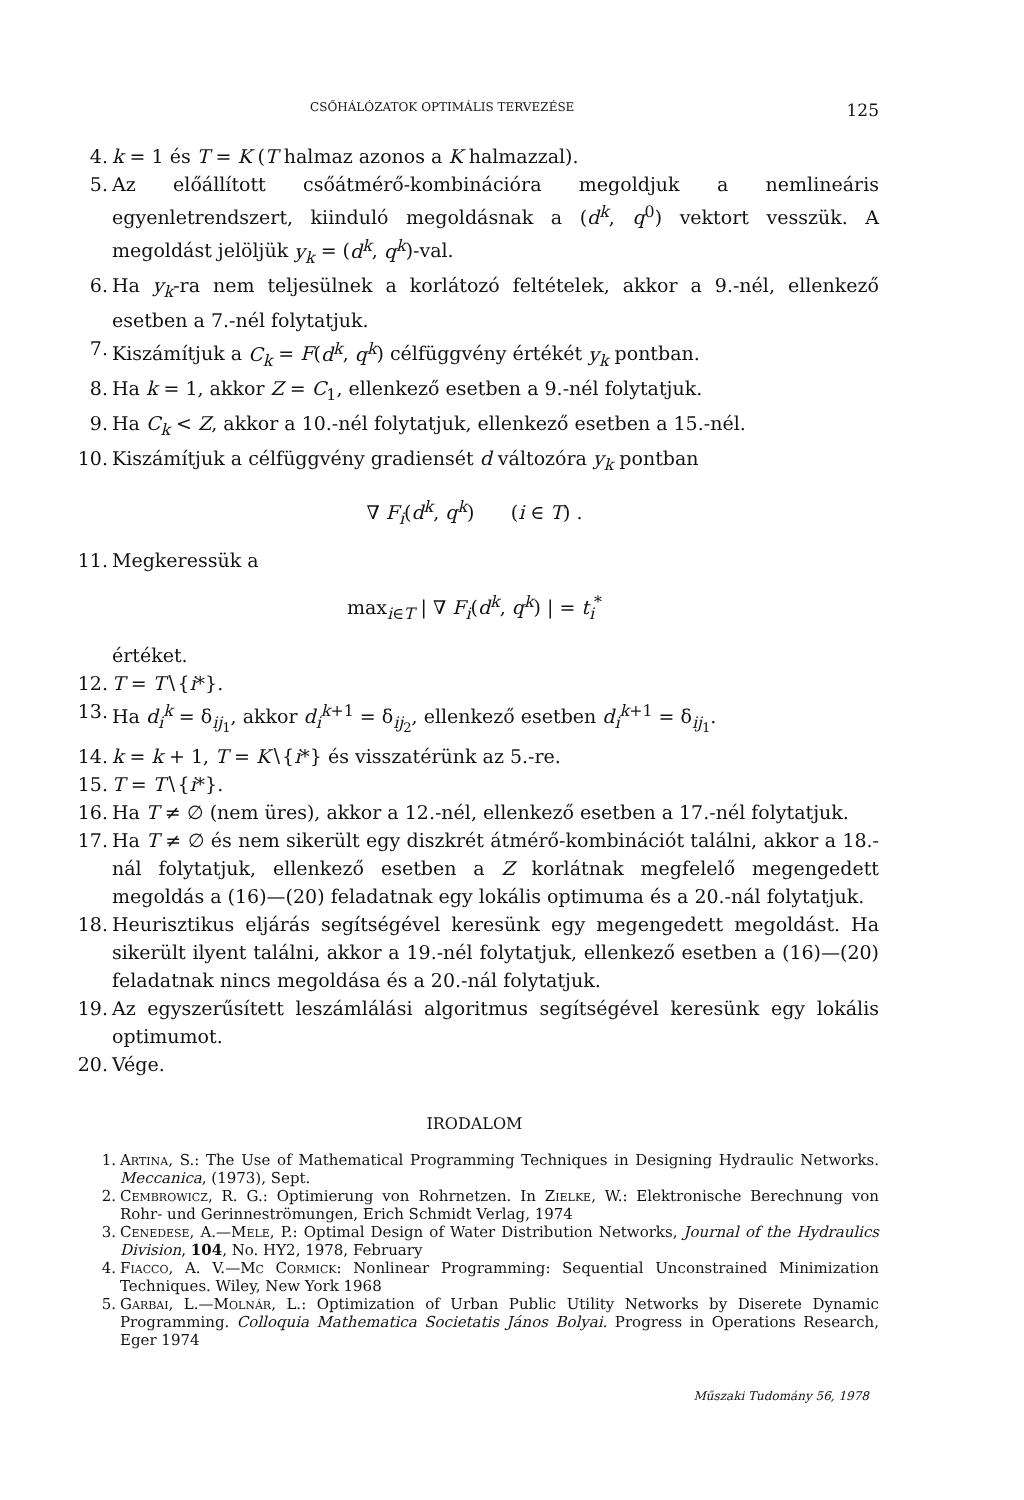CSŐHÁLÓZATOK OPTIMÁLIS TERVEZÉSE 125
4. k = 1 és T = K (T halmaz azonos a K halmazzal).
5. Az előállított csőátmérő-kombinációra megoldjuk a nemlineáris egyenletrendszert, kiinduló megoldásnak a (d<sup>k</sup>, q<sup>0</sup>) vektort vesszük. A megoldást jelöljük y<sub>k</sub> = (d<sup>k</sup>, q<sup>k</sup>)-val.
6. Ha y<sub>k</sub>-ra nem teljesülnek a korlátozó feltételek, akkor a 9.-nél, ellenkező esetben a 7.-nél folytatjuk.
7. Kiszámítjuk a C<sub>k</sub> = F(d<sup>k</sup>, q<sup>k</sup>) célfüggvény értékét y<sub>k</sub> pontban.
8. Ha k = 1, akkor Z = C<sub>1</sub>, ellenkező esetben a 9.-nél folytatjuk.
9. Ha C<sub>k</sub> < Z, akkor a 10.-nél folytatjuk, ellenkező esetben a 15.-nél.
10. Kiszámítjuk a célfüggvény gradiensét d változóra y<sub>k</sub> pontban
∇ F<sub>i</sub>(d<sup>k</sup>, q<sup>k</sup>) (i ∈ T) .
11. Megkeressük a
max<sub>i∈T</sub> | ∇ F<sub>i</sub>(d<sup>k</sup>, q<sup>k</sup>) | = t<sub>i</sub><sup>*</sup>
értéket.
12. T = T∖{i*}.
13. Ha d<sub>i</sub><sup>k</sup> = δ<sub>ij<sub>1</sub></sub>, akkor d<sub>i</sub><sup>k</sup><sup>+1</sup> = δ<sub>ij<sub>2</sub></sub>, ellenkező esetben d<sub>i</sub><sup>k</sup><sup>+1</sup> = δ<sub>ij<sub>1</sub></sub>.
14. k = k + 1, T = K∖{i*} és visszatérünk az 5.-re.
15. T = T∖{i*}.
16. Ha T ≠ ∅ (nem üres), akkor a 12.-nél, ellenkező esetben a 17.-nél folytatjuk.
17. Ha T ≠ ∅ és nem sikerült egy diszkrét átmérő-kombinációt találni, akkor a 18.-nál folytatjuk, ellenkező esetben a Z korlátnak megfelelő megengedett megoldás a (16)—(20) feladatnak egy lokális optimuma és a 20.-nál folytatjuk.
18. Heurisztikus eljárás segítségével keresünk egy megengedett megoldást. Ha sikerült ilyent találni, akkor a 19.-nél folytatjuk, ellenkező esetben a (16)—(20) feladatnak nincs megoldása és a 20.-nál folytatjuk.
19. Az egyszerűsített leszámlálási algoritmus segítségével keresünk egy lokális optimumot.
20. Vége.
IRODALOM
1. Artina, S.: The Use of Mathematical Programming Techniques in Designing Hydraulic Networks. Meccanica, (1973), Sept.
2. Cembrowicz, R. G.: Optimierung von Rohrnetzen. In Zielke, W.: Elektronische Berechnung von Rohr- und Gerinneströmungen, Erich Schmidt Verlag, 1974
3. Cenedese, A.—Mele, P.: Optimal Design of Water Distribution Networks, Journal of the Hydraulics Division, 104, No. HY2, 1978, February
4. Fiacco, A. V.—Mc Cormick: Nonlinear Programming: Sequential Unconstrained Minimization Techniques. Wiley, New York 1968
5. Garbai, L.—Molnár, L.: Optimization of Urban Public Utility Networks by Diserete Dynamic Programming. Colloquia Mathematica Societatis János Bolyai. Progress in Operations Research, Eger 1974
Műszaki Tudomány 56, 1978